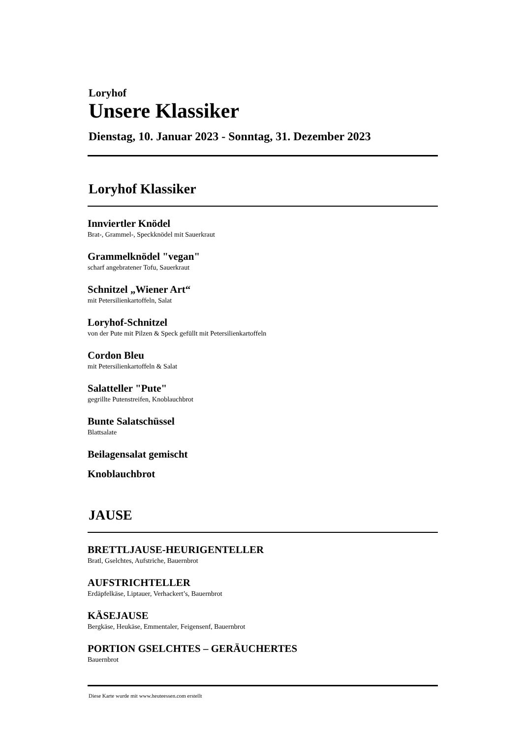Loryhof
Unsere Klassiker
Dienstag, 10. Januar 2023 - Sonntag, 31. Dezember 2023
Loryhof Klassiker
Innviertler Knödel
Brat-, Grammel-, Speckknödel mit Sauerkraut
Grammelknödel "vegan"
scharf angebratener Tofu, Sauerkraut
Schnitzel „Wiener Art“
mit Petersilienkartoffeln, Salat
Loryhof-Schnitzel
von der Pute mit Pilzen & Speck gefüllt mit Petersilienkartoffeln
Cordon Bleu
mit Petersilienkartoffeln & Salat
Salatteller "Pute"
gegrillte Putenstreifen, Knoblauchbrot
Bunte Salatschüssel
Blattsalate
Beilagensalat gemischt
Knoblauchbrot
JAUSE
BRETTLJAUSE-HEURIGENTELLER
Bratl, Gselchtes, Aufstriche, Bauernbrot
AUFSTRICHTELLER
Erdäpfelkäse, Liptauer, Verhackert’s, Bauernbrot
KÄSEJAUSE
Bergkäse, Heukäse, Emmentaler, Feigensenf, Bauernbrot
PORTION GSELCHTES – GERÄUCHERTES
Bauernbrot
Diese Karte wurde mit www.heuteessen.com erstellt